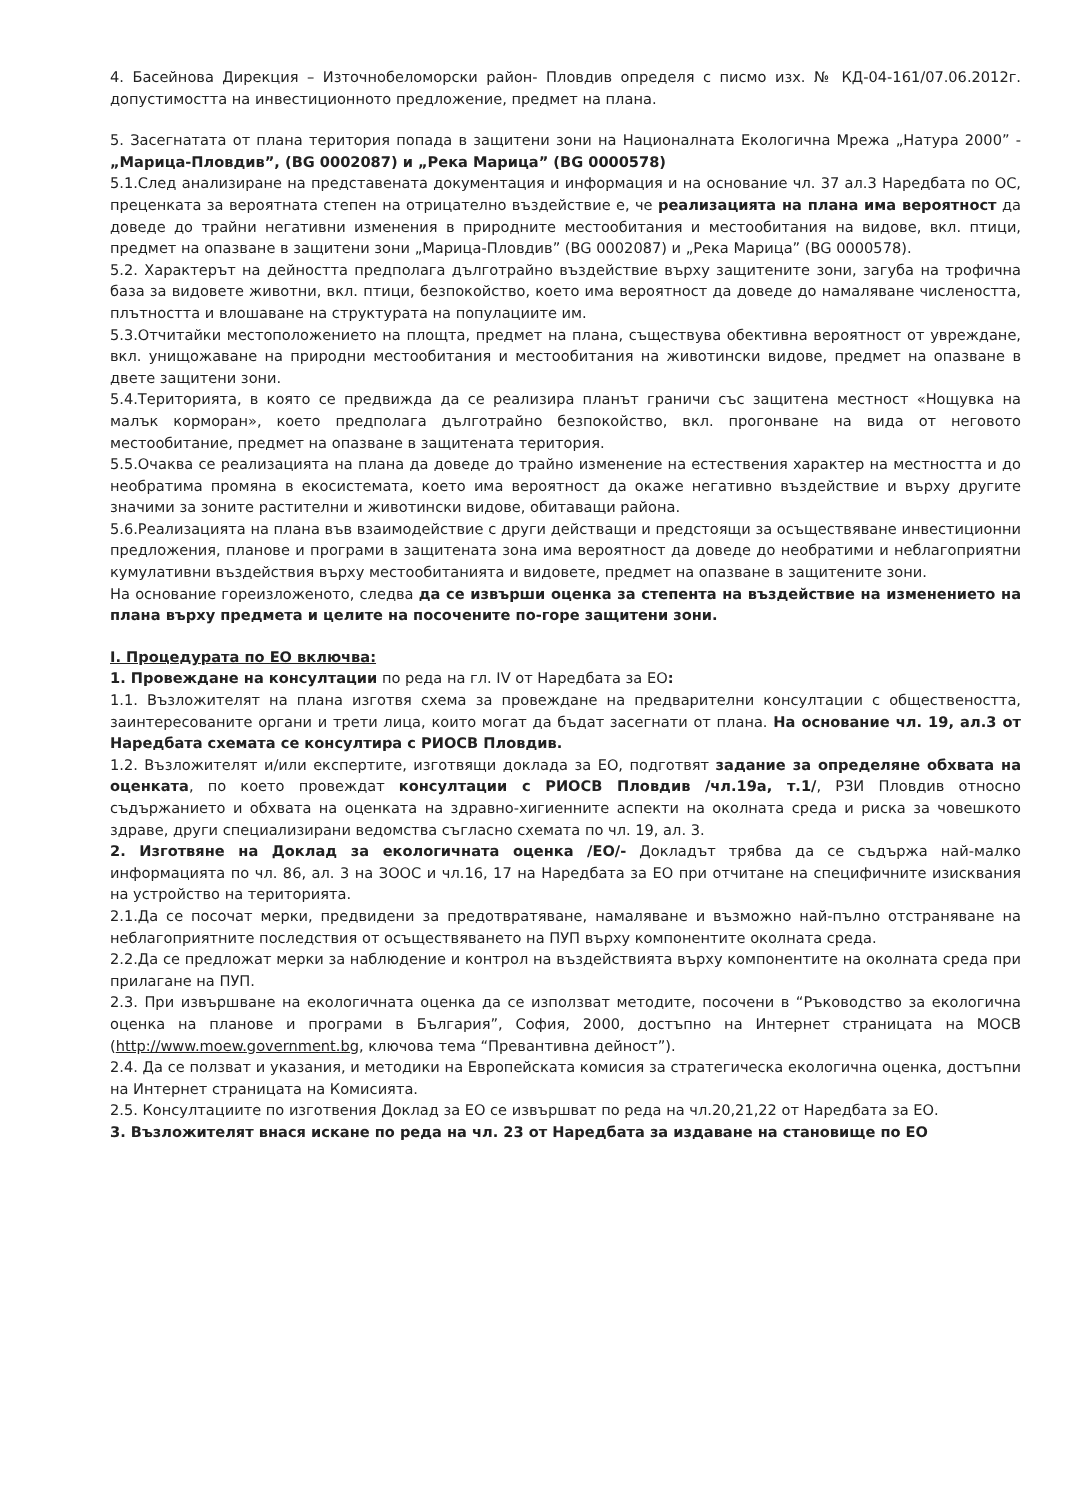4. Басейнова Дирекция – Източнобеломорски район- Пловдив определя с писмо изх. № КД-04-161/07.06.2012г. допустимостта на инвестиционното предложение, предмет на плана.
5. Засегнатата от плана територия попада в защитени зони на Националната Екологична Мрежа „Натура 2000” - „Марица-Пловдив”, (BG 0002087) и „Река Марица” (BG 0000578)
5.1.След анализиране на представената документация и информация и на основание чл. 37 ал.3 Наредбата по ОС, преценката за вероятната степен на отрицателно въздействие е, че реализацията на плана има вероятност да доведе до трайни негативни изменения в природните местообитания и местообитания на видове, вкл. птици, предмет на опазване в защитени зони „Марица-Пловдив” (BG 0002087) и „Река Марица” (BG 0000578).
5.2. Характерът на дейността предполага дълготрайно въздействие върху защитените зони, загуба на трофична база за видовете животни, вкл. птици, безпокойство, което има вероятност да доведе до намаляване числеността, плътността и влошаване на структурата на популациите им.
5.3.Отчитайки местоположението на площта, предмет на плана, съществува обективна вероятност от увреждане, вкл. унищожаване на природни местообитания и местообитания на животински видове, предмет на опазване в двете защитени зони.
5.4.Територията, в която се предвижда да се реализира планът граничи със защитена местност «Нощувка на малък корморан», което предполага дълготрайно безпокойство, вкл. прогонване на вида от неговото местообитание, предмет на опазване в защитената територия.
5.5.Очаква се реализацията на плана да доведе до трайно изменение на естествения характер на местността и до необратима промяна в екосистемата, което има вероятност да окаже негативно въздействие и върху другите значими за зоните растителни и животински видове, обитаващи района.
5.6.Реализацията на плана във взаимодействие с други действащи и предстоящи за осъществяване инвестиционни предложения, планове и програми в защитената зона има вероятност да доведе до необратими и неблагоприятни кумулативни въздействия върху местообитанията и видовете, предмет на опазване в защитените зони.
На основание гореизложеното, следва да се извърши оценка за степента на въздействие на изменението на плана върху предмета и целите на посочените по-горе защитени зони.
I. Процедурата по ЕО включва:
1. Провеждане на консултации по реда на гл. IV от Наредбата за ЕО:
1.1. Възложителят на плана изготвя схема за провеждане на предварителни консултации с обществеността, заинтересованите органи и трети лица, които могат да бъдат засегнати от плана. На основание чл. 19, ал.3 от Наредбата схемата се консултира с РИОСВ Пловдив.
1.2. Възложителят и/или експертите, изготвящи доклада за ЕО, подготвят задание за определяне обхвата на оценката, по което провеждат консултации с РИОСВ Пловдив /чл.19а, т.1/, РЗИ Пловдив относно съдържанието и обхвата на оценката на здравно-хигиенните аспекти на околната среда и риска за човешкото здраве, други специализирани ведомства съгласно схемата по чл. 19, ал. 3.
2. Изготвяне на Доклад за екологичната оценка /ЕО/- Докладът трябва да се съдържа най-малко информацията по чл. 86, ал. 3 на ЗООС и чл.16, 17 на Наредбата за ЕО при отчитане на специфичните изисквания на устройство на територията.
2.1.Да се посочат мерки, предвидени за предотвратяване, намаляване и възможно най-пълно отстраняване на неблагоприятните последствия от осъществяването на ПУП върху компонентите околната среда.
2.2.Да се предложат мерки за наблюдение и контрол на въздействията върху компонентите на околната среда при прилагане на ПУП.
2.3. При извършване на екологичната оценка да се използват методите, посочени в “Ръководство за екологична оценка на планове и програми в България”, София, 2000, достъпно на Интернет страницата на МОСВ (http://www.moew.government.bg, ключова тема “Превантивна дейност”).
2.4. Да се ползват и указания, и методики на Европейската комисия за стратегическа екологична оценка, достъпни на Интернет страницата на Комисията.
2.5. Консултациите по изготвения Доклад за ЕО се извършват по реда на чл.20,21,22 от Наредбата за ЕО.
3. Възложителят внася искане по реда на чл. 23 от Наредбата за издаване на становище по ЕО